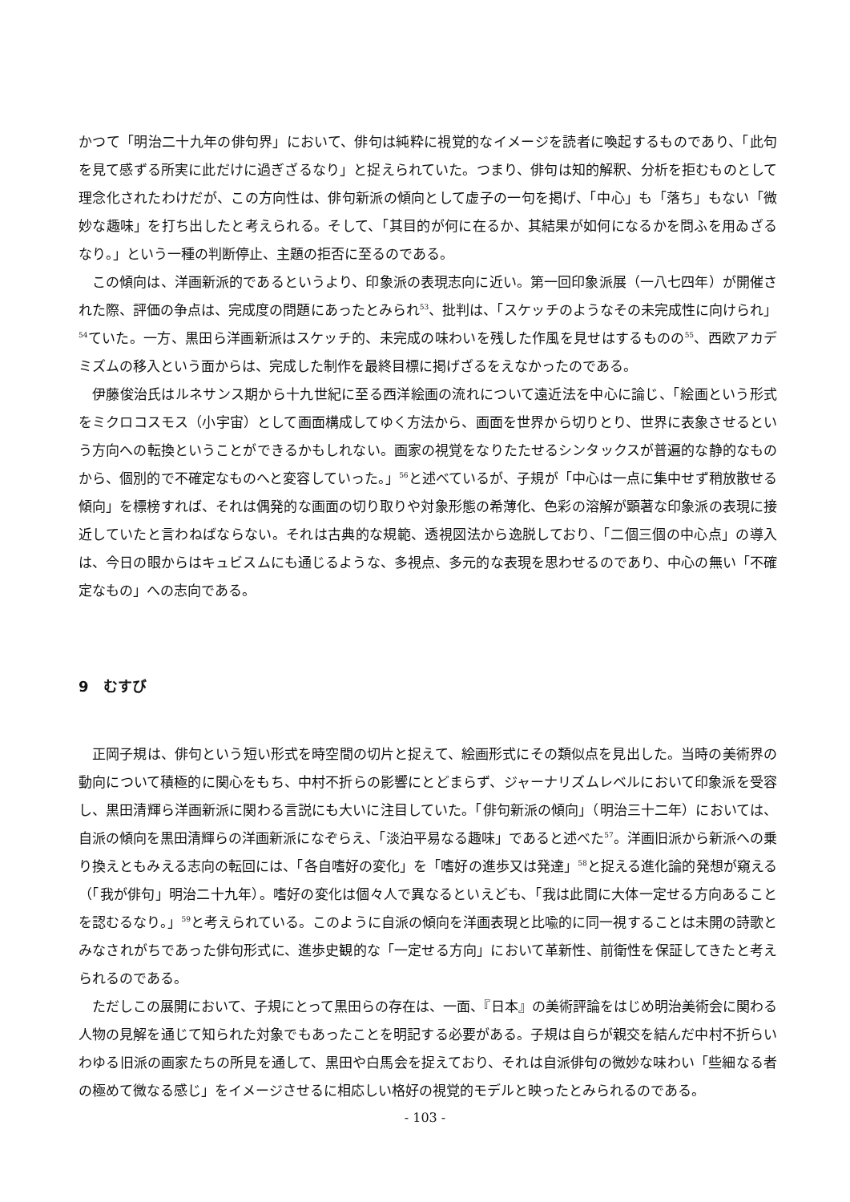かつて「明治二十九年の俳句界」において、俳句は純粋に視覚的なイメージを読者に喚起するものであり、「此句を見て感ずる所実に此だけに過ぎざるなり」と捉えられていた。つまり、俳句は知的解釈、分析を拒むものとして理念化されたわけだが、この方向性は、俳句新派の傾向として虚子の一句を掲げ、「中心」も「落ち」もない「微妙な趣味」を打ち出したと考えられる。そして、「其目的が何に在るか、其結果が如何になるかを問ふを用ゐざるなり。」という一種の判断停止、主題の拒否に至るのである。
この傾向は、洋画新派的であるというより、印象派の表現志向に近い。第一回印象派展（一八七四年）が開催された際、評価の争点は、完成度の問題にあったとみられ<sup>53</sup>、批判は、「スケッチのようなその未完成性に向けられ」<sup>54</sup>ていた。一方、黒田ら洋画新派はスケッチ的、未完成の味わいを残した作風を見せはするものの<sup>55</sup>、西欧アカデミズムの移入という面からは、完成した制作を最終目標に掲げざるをえなかったのである。
伊藤俊治氏はルネサンス期から十九世紀に至る西洋絵画の流れについて遠近法を中心に論じ、「絵画という形式をミクロコスモス（小宇宙）として画面構成してゆく方法から、画面を世界から切りとり、世界に表象させるという方向への転換ということができるかもしれない。画家の視覚をなりたたせるシンタックスが普遍的な静的なものから、個別的で不確定なものへと変容していった。」<sup>56</sup>と述べているが、子規が「中心は一点に集中せず稍放散せる傾向」を標榜すれば、それは偶発的な画面の切り取りや対象形態の希薄化、色彩の溶解が顕著な印象派の表現に接近していたと言わねばならない。それは古典的な規範、透視図法から逸脱しており、「二個三個の中心点」の導入は、今日の眼からはキュビスムにも通じるような、多視点、多元的な表現を思わせるのであり、中心の無い「不確定なもの」への志向である。
9　むすび
正岡子規は、俳句という短い形式を時空間の切片と捉えて、絵画形式にその類似点を見出した。当時の美術界の動向について積極的に関心をもち、中村不折らの影響にとどまらず、ジャーナリズムレベルにおいて印象派を受容し、黒田清輝ら洋画新派に関わる言説にも大いに注目していた。「俳句新派の傾向」（明治三十二年）においては、自派の傾向を黒田清輝らの洋画新派になぞらえ、「淡泊平易なる趣味」であると述べた<sup>57</sup>。洋画旧派から新派への乗り換えともみえる志向の転回には、「各自嗜好の変化」を「嗜好の進歩又は発達」<sup>58</sup>と捉える進化論的発想が窺える（「我が俳句」明治二十九年）。嗜好の変化は個々人で異なるといえども、「我は此間に大体一定せる方向あることを認むるなり。」<sup>59</sup>と考えられている。このように自派の傾向を洋画表現と比喩的に同一視することは未開の詩歌とみなされがちであった俳句形式に、進歩史観的な「一定せる方向」において革新性、前衛性を保証してきたと考えられるのである。
ただしこの展開において、子規にとって黒田らの存在は、一面、『日本』の美術評論をはじめ明治美術会に関わる人物の見解を通じて知られた対象でもあったことを明記する必要がある。子規は自らが親交を結んだ中村不折らいわゆる旧派の画家たちの所見を通して、黒田や白馬会を捉えており、それは自派俳句の微妙な味わい「些細なる者の極めて微なる感じ」をイメージさせるに相応しい格好の視覚的モデルと映ったとみられるのである。
- 103 -